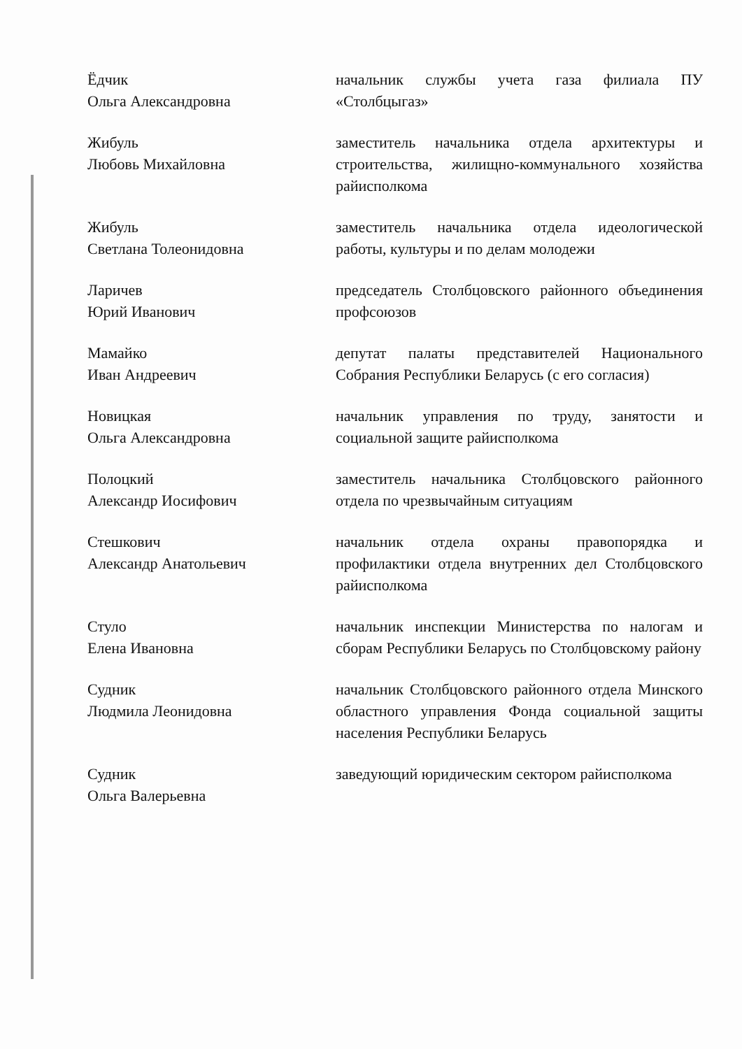Ёдчик
Ольга Александровна
начальник службы учета газа филиала ПУ «Столбцыгаз»
Жибуль
Любовь Михайловна
заместитель начальника отдела архитектуры и строительства, жилищно-коммунального хозяйства райисполкома
Жибуль
Светлана Толеонидовна
заместитель начальника отдела идеологической работы, культуры и по делам молодежи
Ларичев
Юрий Иванович
председатель Столбцовского районного объединения профсоюзов
Мамайко
Иван Андреевич
депутат палаты представителей Национального Собрания Республики Беларусь (с его согласия)
Новицкая
Ольга Александровна
начальник управления по труду, занятости и социальной защите райисполкома
Полоцкий
Александр Иосифович
заместитель начальника Столбцовского районного отдела по чрезвычайным ситуациям
Стешкович
Александр Анатольевич
начальник отдела охраны правопорядка и профилактики отдела внутренних дел Столбцовского райисполкома
Стуло
Елена Ивановна
начальник инспекции Министерства по налогам и сборам Республики Беларусь по Столбцовскому району
Судник
Людмила Леонидовна
начальник Столбцовского районного отдела Минского областного управления Фонда социальной защиты населения Республики Беларусь
Судник
Ольга Валерьевна
заведующий юридическим сектором райисполкома